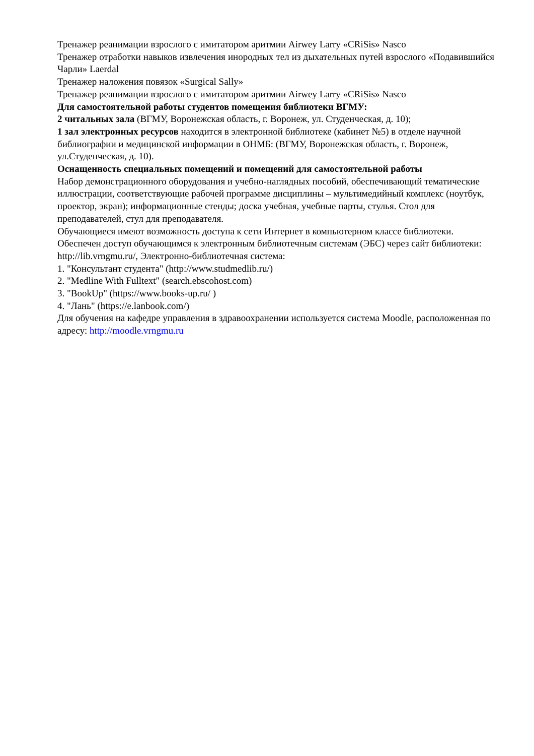Тренажер реанимации взрослого с имитатором аритмии Airwey Larry «CRiSis» Nasco
Тренажер отработки навыков извлечения инородных тел из дыхательных путей взрослого «Подавившийся Чарли» Laerdal
Тренажер наложения повязок «Surgical Sally»
Тренажер реанимации взрослого с имитатором аритмии Airwey Larry «CRiSis» Nasco
Для самостоятельной работы студентов помещения библиотеки ВГМУ:
2 читальных зала (ВГМУ, Воронежская область, г. Воронеж, ул. Студенческая, д. 10);
1 зал электронных ресурсов находится в электронной библиотеке (кабинет №5) в отделе научной библиографии и медицинской информации в ОНМБ: (ВГМУ, Воронежская область, г. Воронеж, ул.Студенческая, д. 10).
Оснащенность специальных помещений и помещений для самостоятельной работы
Набор демонстрационного оборудования и учебно-наглядных пособий, обеспечивающий тематические иллюстрации, соответствующие рабочей программе дисциплины – мультимедийный комплекс (ноутбук, проектор, экран); информационные стенды; доска учебная, учебные парты, стулья. Стол для преподавателей, стул для преподавателя.
Обучающиеся имеют возможность доступа к сети Интернет в компьютерном классе библиотеки. Обеспечен доступ обучающимся к электронным библиотечным системам (ЭБС) через сайт библиотеки:
http://lib.vrngmu.ru/, Электронно-библиотечная система:
1. "Консультант студента" (http://www.studmedlib.ru/)
2. "Medline With Fulltext" (search.ebscohost.com)
3. "BookUp" (https://www.books-up.ru/ )
4. "Лань" (https://e.lanbook.com/)
Для обучения на кафедре управления в здравоохранении используется система Moodle, расположенная по адресу: http://moodle.vrngmu.ru